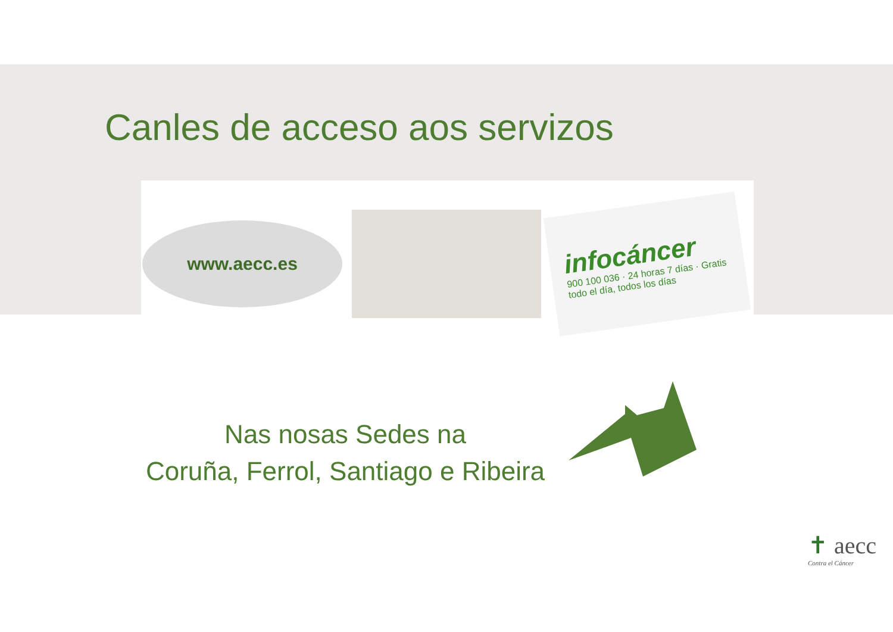Canles de acceso aos servizos
www.aecc.es
infocáncer
900 100 036 · 24 horas 7 días · Gratis todo el día, todos los días
Nas nosas Sedes na
Coruña, Ferrol, Santiago e Ribeira
✝ aecc
Contra el Cáncer